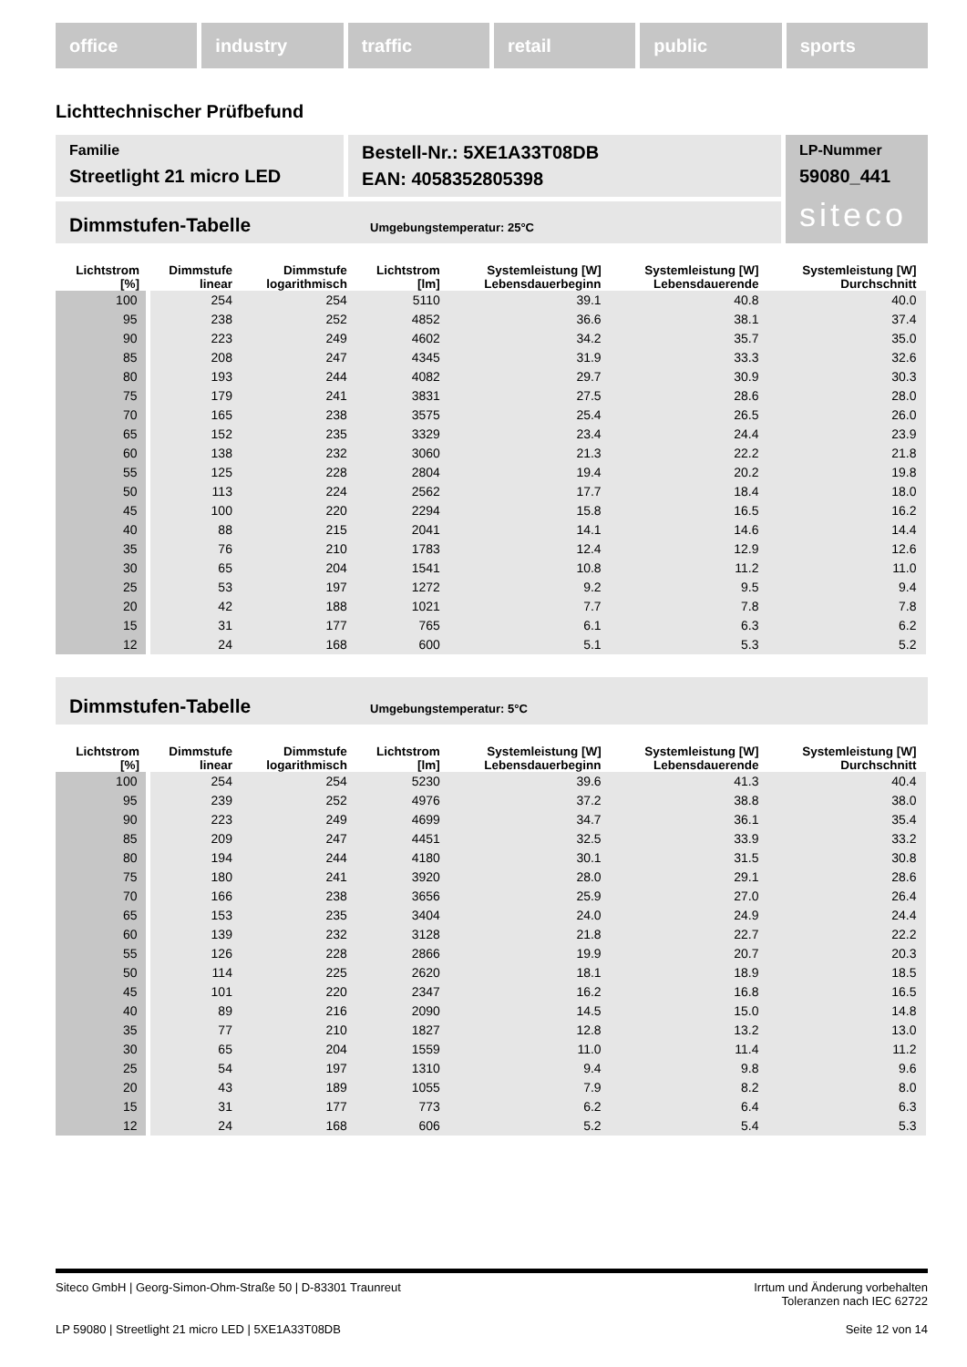office industry traffic retail public sports
Lichttechnischer Prüfbefund
Familie
Streetlight 21 micro LED
Bestell-Nr.: 5XE1A33T08DB
EAN: 4058352805398
LP-Nummer
59080_441
siteco
Dimmstufen-Tabelle Umgebungstemperatur: 25°C
| Lichtstrom [%] | Dimmstufe linear | Dimmstufe logarithmisch | Lichtstrom [lm] | Systemleistung [W] Lebensdauerbeginn | Systemleistung [W] Lebensdauerende | Systemleistung [W] Durchschnitt |
| --- | --- | --- | --- | --- | --- | --- |
| 100 | 254 | 254 | 5110 | 39.1 | 40.8 | 40.0 |
| 95 | 238 | 252 | 4852 | 36.6 | 38.1 | 37.4 |
| 90 | 223 | 249 | 4602 | 34.2 | 35.7 | 35.0 |
| 85 | 208 | 247 | 4345 | 31.9 | 33.3 | 32.6 |
| 80 | 193 | 244 | 4082 | 29.7 | 30.9 | 30.3 |
| 75 | 179 | 241 | 3831 | 27.5 | 28.6 | 28.0 |
| 70 | 165 | 238 | 3575 | 25.4 | 26.5 | 26.0 |
| 65 | 152 | 235 | 3329 | 23.4 | 24.4 | 23.9 |
| 60 | 138 | 232 | 3060 | 21.3 | 22.2 | 21.8 |
| 55 | 125 | 228 | 2804 | 19.4 | 20.2 | 19.8 |
| 50 | 113 | 224 | 2562 | 17.7 | 18.4 | 18.0 |
| 45 | 100 | 220 | 2294 | 15.8 | 16.5 | 16.2 |
| 40 | 88 | 215 | 2041 | 14.1 | 14.6 | 14.4 |
| 35 | 76 | 210 | 1783 | 12.4 | 12.9 | 12.6 |
| 30 | 65 | 204 | 1541 | 10.8 | 11.2 | 11.0 |
| 25 | 53 | 197 | 1272 | 9.2 | 9.5 | 9.4 |
| 20 | 42 | 188 | 1021 | 7.7 | 7.8 | 7.8 |
| 15 | 31 | 177 | 765 | 6.1 | 6.3 | 6.2 |
| 12 | 24 | 168 | 600 | 5.1 | 5.3 | 5.2 |
Dimmstufen-Tabelle Umgebungstemperatur: 5°C
| Lichtstrom [%] | Dimmstufe linear | Dimmstufe logarithmisch | Lichtstrom [lm] | Systemleistung [W] Lebensdauerbeginn | Systemleistung [W] Lebensdauerende | Systemleistung [W] Durchschnitt |
| --- | --- | --- | --- | --- | --- | --- |
| 100 | 254 | 254 | 5230 | 39.6 | 41.3 | 40.4 |
| 95 | 239 | 252 | 4976 | 37.2 | 38.8 | 38.0 |
| 90 | 223 | 249 | 4699 | 34.7 | 36.1 | 35.4 |
| 85 | 209 | 247 | 4451 | 32.5 | 33.9 | 33.2 |
| 80 | 194 | 244 | 4180 | 30.1 | 31.5 | 30.8 |
| 75 | 180 | 241 | 3920 | 28.0 | 29.1 | 28.6 |
| 70 | 166 | 238 | 3656 | 25.9 | 27.0 | 26.4 |
| 65 | 153 | 235 | 3404 | 24.0 | 24.9 | 24.4 |
| 60 | 139 | 232 | 3128 | 21.8 | 22.7 | 22.2 |
| 55 | 126 | 228 | 2866 | 19.9 | 20.7 | 20.3 |
| 50 | 114 | 225 | 2620 | 18.1 | 18.9 | 18.5 |
| 45 | 101 | 220 | 2347 | 16.2 | 16.8 | 16.5 |
| 40 | 89 | 216 | 2090 | 14.5 | 15.0 | 14.8 |
| 35 | 77 | 210 | 1827 | 12.8 | 13.2 | 13.0 |
| 30 | 65 | 204 | 1559 | 11.0 | 11.4 | 11.2 |
| 25 | 54 | 197 | 1310 | 9.4 | 9.8 | 9.6 |
| 20 | 43 | 189 | 1055 | 7.9 | 8.2 | 8.0 |
| 15 | 31 | 177 | 773 | 6.2 | 6.4 | 6.3 |
| 12 | 24 | 168 | 606 | 5.2 | 5.4 | 5.3 |
Siteco GmbH | Georg-Simon-Ohm-Straße 50 | D-83301 Traunreut Irrtum und Änderung vorbehalten
Toleranzen nach IEC 62722
LP 59080 | Streetlight 21 micro LED | 5XE1A33T08DB Seite 12 von 14